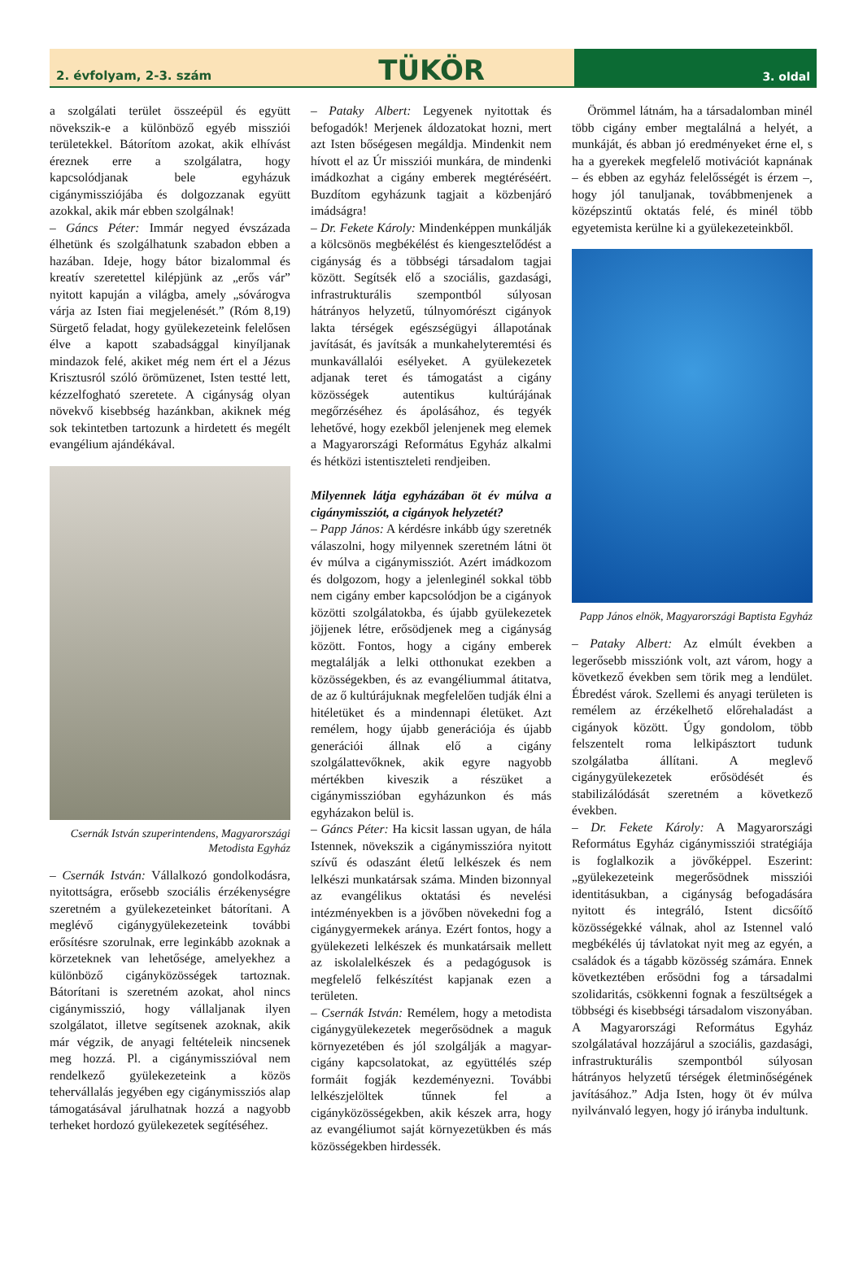2. évfolyam, 2-3. szám TÜKÖR
3. oldal
a szolgálati terület összeépül és együtt növekszik-e a különböző egyéb missziói területekkel. Bátorítom azokat, akik elhívást éreznek erre a szolgálatra, hogy kapcsolódjanak bele egyházuk cigánymissziójába és dolgozzanak együtt azokkal, akik már ebben szolgálnak!
– Gáncs Péter: Immár negyed évszázada élhetünk és szolgálhatunk szabadon ebben a hazában. Ideje, hogy bátor bizalommal és kreatív szeretettel kilépjünk az „erős vár” nyitott kapuján a világba, amely „sóvárogva várja az Isten fiai megjelenését.” (Róm 8,19) Sürgető feladat, hogy gyülekezeteink felelősen élve a kapott szabadsággal kinyíljanak mindazok felé, akiket még nem ért el a Jézus Krisztusról szóló örömüzenet, Isten testté lett, kézzelfogható szeretete. A cigányság olyan növekvő kisebbség hazánkban, akiknek még sok tekintetben tartozunk a hirdetett és megélt evangélium ajándékával.
Csernák István szuperintendens, Magyarországi Metodista Egyház
– Csernák István: Vállalkozó gondolkodásra, nyitottságra, erősebb szociális érzékenységre szeretném a gyülekezeteinket bátorítani. A meglévő cigánygyülekezeteink további erősítésre szorulnak, erre leginkább azoknak a körzeteknek van lehetősége, amelyekhez a különböző cigányközösségek tartoznak. Bátorítani is szeretném azokat, ahol nincs cigánymisszió, hogy vállaljanak ilyen szolgálatot, illetve segítsenek azoknak, akik már végzik, de anyagi feltételeik nincsenek meg hozzá. Pl. a cigánymisszióval nem rendelkező gyülekezeteink a közös tehervállalás jegyében egy cigánymissziós alap támogatásával járulhatnak hozzá a nagyobb terheket hordozó gyülekezetek segítéséhez.
– Pataky Albert: Legyenek nyitottak és befogadók! Merjenek áldozatokat hozni, mert azt Isten bőségesen megáldja. Mindenkit nem hívott el az Úr missziói munkára, de mindenki imádkozhat a cigány emberek megtéréséért. Buzdítom egyházunk tagjait a közbenjáró imádságra!
– Dr. Fekete Károly: Mindenképpen munkálják a kölcsönös megbékélést és kiengesztelődést a cigányság és a többségi társadalom tagjai között. Segítsék elő a szociális, gazdasági, infrastrukturális szempontból súlyosan hátrányos helyzetű, túlnyomórészt cigányok lakta térségek egészségügyi állapotának javítását, és javítsák a munkahelyteremtési és munkavállalói esélyeket. A gyülekezetek adjanak teret és támogatást a cigány közösségek autentikus kultúrájának megőrzéséhez és ápolásához, és tegyék lehetővé, hogy ezekből jelenjenek meg elemek a Magyarországi Református Egyház alkalmi és hétközi istentiszteleti rendjeiben.
Milyennek látja egyházában öt év múlva a cigánymissziót, a cigányok helyzetét?
– Papp János: A kérdésre inkább úgy szeretnék válaszolni, hogy milyennek szeretném látni öt év múlva a cigánymissziót. Azért imádkozom és dolgozom, hogy a jelenleginél sokkal több nem cigány ember kapcsolódjon be a cigányok közötti szolgálatokba, és újabb gyülekezetek jöjjenek létre, erősödjenek meg a cigányság között. Fontos, hogy a cigány emberek megtalálják a lelki otthonukat ezekben a közösségekben, és az evangéliummal átitatva, de az ő kultúrájuknak megfelelően tudják élni a hitéletüket és a mindennapi életüket. Azt remélem, hogy újabb generációja és újabb generációi állnak elő a cigány szolgálattevőknek, akik egyre nagyobb mértékben kiveszik a részüket a cigánymisszióban egyházunkon és más egyházakon belül is.
– Gáncs Péter: Ha kicsit lassan ugyan, de hála Istennek, növekszik a cigánymisszióra nyitott szívű és odaszánt életű lelkészek és nem lelkészi munkatársak száma. Minden bizonnyal az evangélikus oktatási és nevelési intézményekben is a jövőben növekedni fog a cigánygyermekek aránya. Ezért fontos, hogy a gyülekezeti lelkészek és munkatársaik mellett az iskolalelkészek és a pedagógusok is megfelelő felkészítést kapjanak ezen a területen.
– Csernák István: Remélem, hogy a metodista cigánygyülekezetek megerősödnek a maguk környezetében és jól szolgálják a magyar-cigány kapcsolatokat, az együttélés szép formáit fogják kezdeményezni. További lelkészjelöltek tűnnek fel a cigányközösségekben, akik készek arra, hogy az evangéliumot saját környezetükben és más közösségekben hirdessék.
Örömmel látnám, ha a társadalomban minél több cigány ember megtalálná a helyét, a munkáját, és abban jó eredményeket érne el, s ha a gyerekek megfelelő motivációt kapnának – és ebben az egyház felelősségét is érzem –, hogy jól tanuljanak, továbbmenjenek a középszintű oktatás felé, és minél több egyetemista kerülne ki a gyülekezeteinkből.
Papp János elnök, Magyarországi Baptista Egyház
– Pataky Albert: Az elmúlt években a legerősebb missziónk volt, azt várom, hogy a következő években sem törik meg a lendület. Ébredést várok. Szellemi és anyagi területen is remélem az érzékelhető előrehaladást a cigányok között. Úgy gondolom, több felszentelt roma lelkipásztort tudunk szolgálatba állítani. A meglevő cigánygyülekezetek erősödését és stabilizálódását szeretném a következő években.
– Dr. Fekete Károly: A Magyarországi Református Egyház cigánymissziói stratégiája is foglalkozik a jövőképpel. Eszerint: „gyülekezeteink megerősödnek missziói identitásukban, a cigányság befogadására nyitott és integráló, Istent dicsőítő közösségekké válnak, ahol az Istennel való megbékélés új távlatokat nyit meg az egyén, a családok és a tágabb közösség számára. Ennek következtében erősödni fog a társadalmi szolidaritás, csökkenni fognak a feszültségek a többségi és kisebbségi társadalom viszonyában. A Magyarországi Református Egyház szolgálatával hozzájárul a szociális, gazdasági, infrastrukturális szempontból súlyosan hátrányos helyzetű térségek életminőségének javításához.” Adja Isten, hogy öt év múlva nyilvánvaló legyen, hogy jó irányba indultunk.